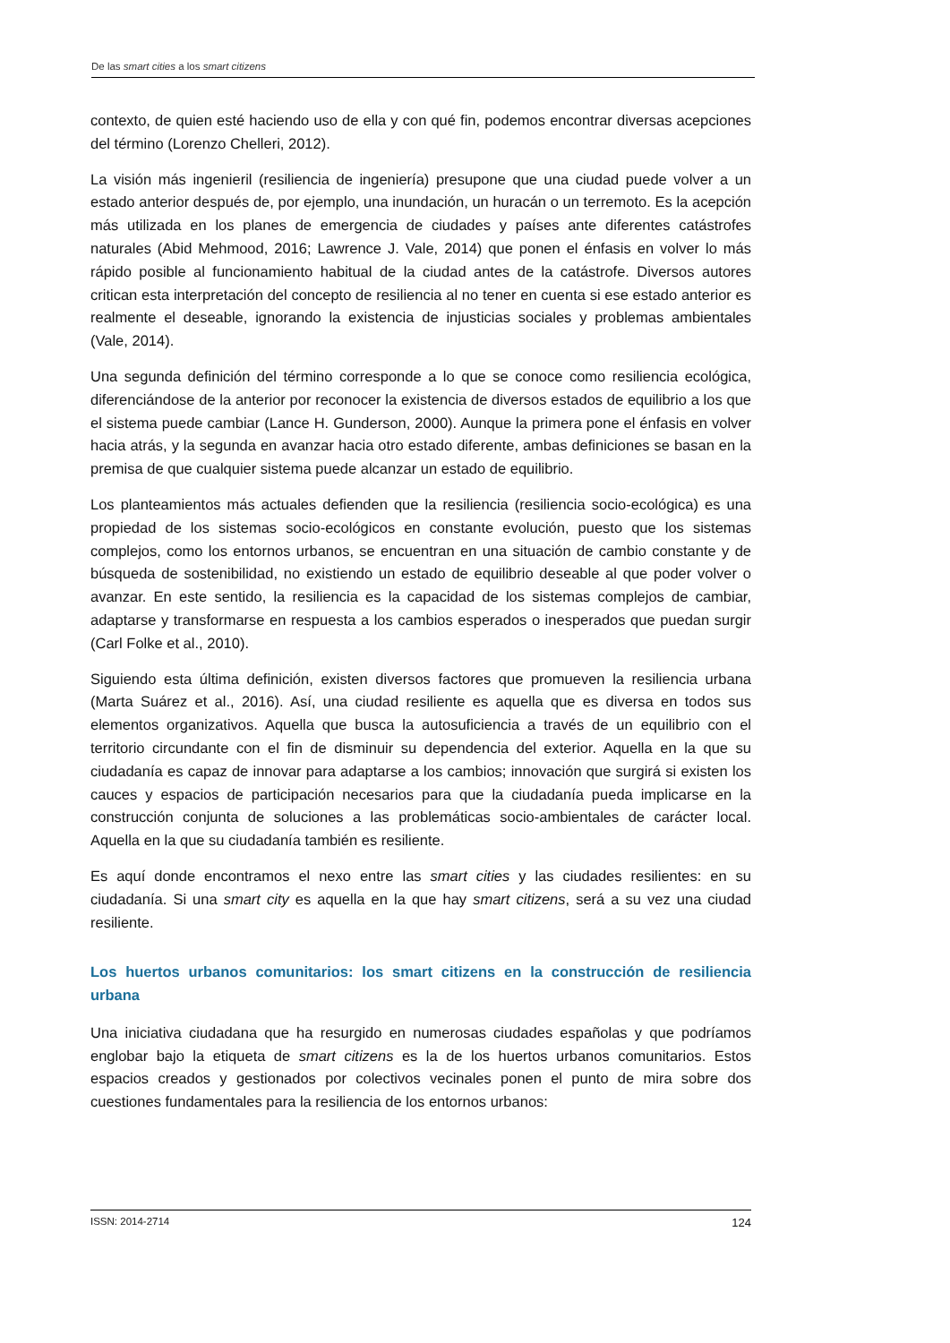De las smart cities a los smart citizens
contexto, de quien esté haciendo uso de ella y con qué fin, podemos encontrar diversas acepciones del término (Lorenzo Chelleri, 2012).
La visión más ingenieril (resiliencia de ingeniería) presupone que una ciudad puede volver a un estado anterior después de, por ejemplo, una inundación, un huracán o un terremoto. Es la acepción más utilizada en los planes de emergencia de ciudades y países ante diferentes catástrofes naturales (Abid Mehmood, 2016; Lawrence J. Vale, 2014) que ponen el énfasis en volver lo más rápido posible al funcionamiento habitual de la ciudad antes de la catástrofe. Diversos autores critican esta interpretación del concepto de resiliencia al no tener en cuenta si ese estado anterior es realmente el deseable, ignorando la existencia de injusticias sociales y problemas ambientales (Vale, 2014).
Una segunda definición del término corresponde a lo que se conoce como resiliencia ecológica, diferenciándose de la anterior por reconocer la existencia de diversos estados de equilibrio a los que el sistema puede cambiar (Lance H. Gunderson, 2000). Aunque la primera pone el énfasis en volver hacia atrás, y la segunda en avanzar hacia otro estado diferente, ambas definiciones se basan en la premisa de que cualquier sistema puede alcanzar un estado de equilibrio.
Los planteamientos más actuales defienden que la resiliencia (resiliencia socio-ecológica) es una propiedad de los sistemas socio-ecológicos en constante evolución, puesto que los sistemas complejos, como los entornos urbanos, se encuentran en una situación de cambio constante y de búsqueda de sostenibilidad, no existiendo un estado de equilibrio deseable al que poder volver o avanzar. En este sentido, la resiliencia es la capacidad de los sistemas complejos de cambiar, adaptarse y transformarse en respuesta a los cambios esperados o inesperados que puedan surgir (Carl Folke et al., 2010).
Siguiendo esta última definición, existen diversos factores que promueven la resiliencia urbana (Marta Suárez et al., 2016). Así, una ciudad resiliente es aquella que es diversa en todos sus elementos organizativos. Aquella que busca la autosuficiencia a través de un equilibrio con el territorio circundante con el fin de disminuir su dependencia del exterior. Aquella en la que su ciudadanía es capaz de innovar para adaptarse a los cambios; innovación que surgirá si existen los cauces y espacios de participación necesarios para que la ciudadanía pueda implicarse en la construcción conjunta de soluciones a las problemáticas socio-ambientales de carácter local. Aquella en la que su ciudadanía también es resiliente.
Es aquí donde encontramos el nexo entre las smart cities y las ciudades resilientes: en su ciudadanía. Si una smart city es aquella en la que hay smart citizens, será a su vez una ciudad resiliente.
Los huertos urbanos comunitarios: los smart citizens en la construcción de resiliencia urbana
Una iniciativa ciudadana que ha resurgido en numerosas ciudades españolas y que podríamos englobar bajo la etiqueta de smart citizens es la de los huertos urbanos comunitarios. Estos espacios creados y gestionados por colectivos vecinales ponen el punto de mira sobre dos cuestiones fundamentales para la resiliencia de los entornos urbanos:
ISSN: 2014-2714 124